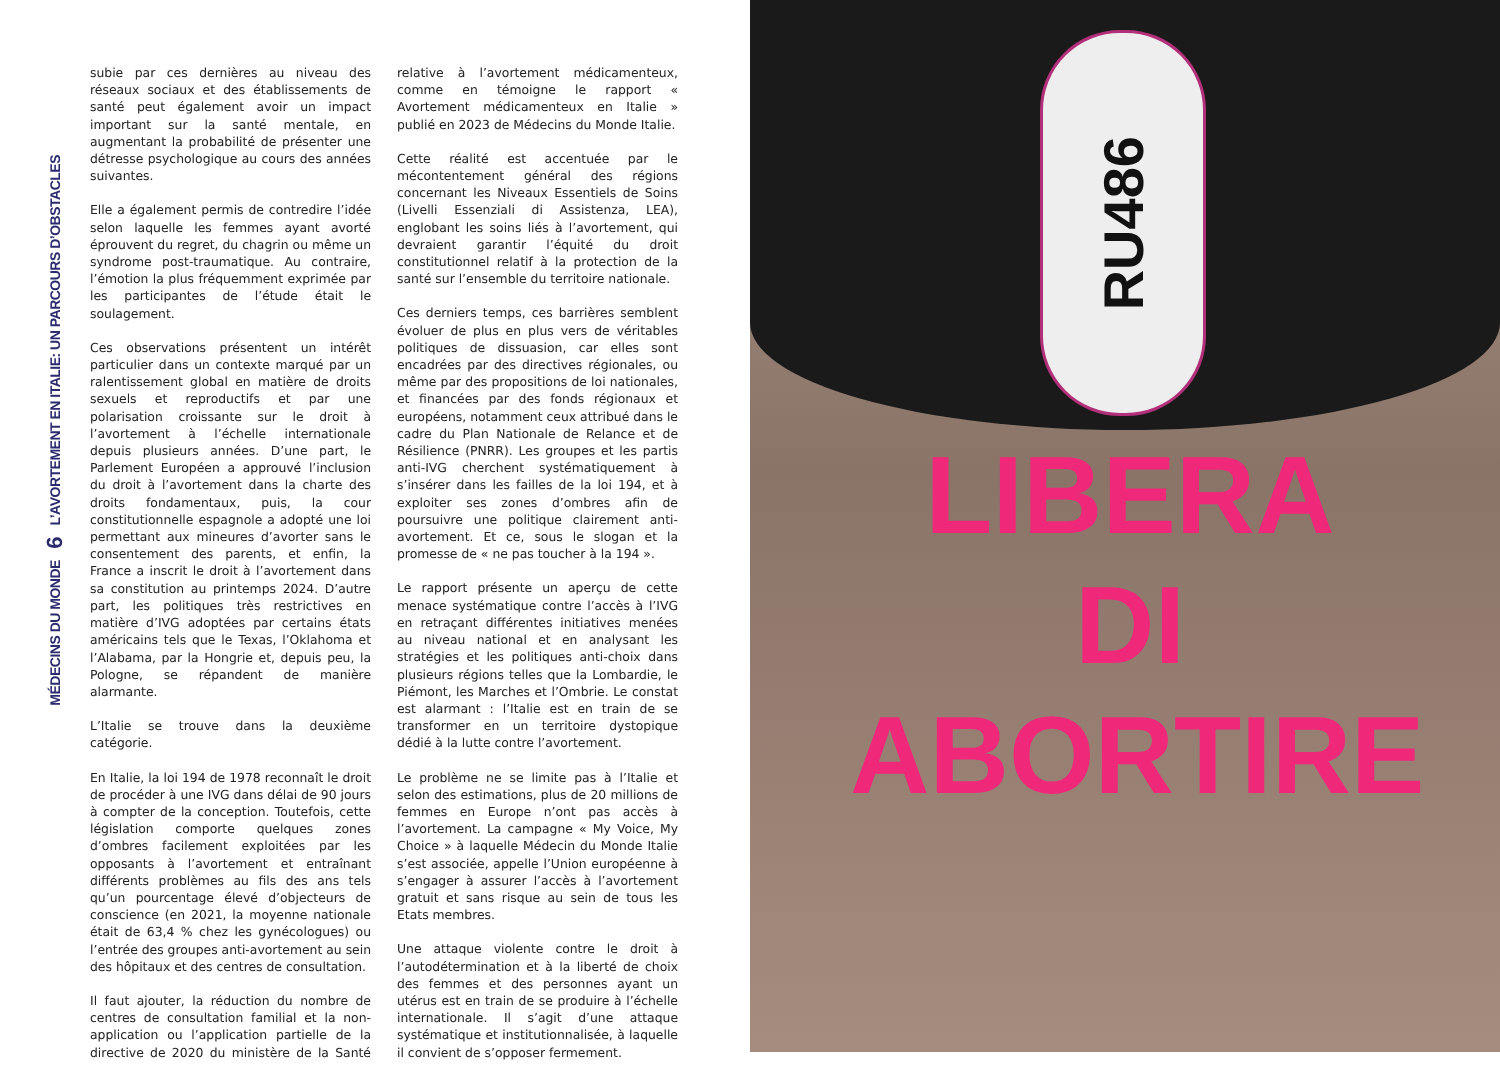MÉDECINS DU MONDE 6 L’AVORTEMENT EN ITALIE: UN PARCOURS D’OBSTACLES
subie par ces dernières au niveau des réseaux sociaux et des établissements de santé peut également avoir un impact important sur la santé mentale, en augmentant la probabilité de présenter une détresse psychologique au cours des années suivantes.
Elle a également permis de contredire l’idée selon laquelle les femmes ayant avorté éprouvent du regret, du chagrin ou même un syndrome post-traumatique. Au contraire, l’émotion la plus fréquemment exprimée par les participantes de l’étude était le soulagement.
Ces observations présentent un intérêt particulier dans un contexte marqué par un ralentissement global en matière de droits sexuels et reproductifs et par une polarisation croissante sur le droit à l’avortement à l’échelle internationale depuis plusieurs années. D’une part, le Parlement Européen a approuvé l’inclusion du droit à l’avortement dans la charte des droits fondamentaux, puis, la cour constitutionnelle espagnole a adopté une loi permettant aux mineures d’avorter sans le consentement des parents, et enfin, la France a inscrit le droit à l’avortement dans sa constitution au printemps 2024. D’autre part, les politiques très restrictives en matière d’IVG adoptées par certains états américains tels que le Texas, l’Oklahoma et l’Alabama, par la Hongrie et, depuis peu, la Pologne, se répandent de manière alarmante.
L’Italie se trouve dans la deuxième catégorie.
En Italie, la loi 194 de 1978 reconnaît le droit de procéder à une IVG dans délai de 90 jours à compter de la conception. Toutefois, cette législation comporte quelques zones d’ombres facilement exploitées par les opposants à l’avortement et entraînant différents problèmes au fils des ans tels qu’un pourcentage élevé d’objecteurs de conscience (en 2021, la moyenne nationale était de 63,4 % chez les gynécologues) ou l’entrée des groupes anti-avortement au sein des hôpitaux et des centres de consultation.
Il faut ajouter, la réduction du nombre de centres de consultation familial et la non-application ou l’application partielle de la directive de 2020 du ministère de la Santé relative à l’avortement médicamenteux, comme en témoigne le rapport « Avortement médicamenteux en Italie » publié en 2023 de Médecins du Monde Italie.
Cette réalité est accentuée par le mécontentement général des régions concernant les Niveaux Essentiels de Soins (Livelli Essenziali di Assistenza, LEA), englobant les soins liés à l’avortement, qui devraient garantir l’équité du droit constitutionnel relatif à la protection de la santé sur l’ensemble du territoire nationale.
Ces derniers temps, ces barrières semblent évoluer de plus en plus vers de véritables politiques de dissuasion, car elles sont encadrées par des directives régionales, ou même par des propositions de loi nationales, et financées par des fonds régionaux et européens, notamment ceux attribué dans le cadre du Plan Nationale de Relance et de Résilience (PNRR). Les groupes et les partis anti-IVG cherchent systématiquement à s’insérer dans les failles de la loi 194, et à exploiter ses zones d’ombres afin de poursuivre une politique clairement anti-avortement. Et ce, sous le slogan et la promesse de « ne pas toucher à la 194 ».
Le rapport présente un aperçu de cette menace systématique contre l’accès à l’IVG en retraçant différentes initiatives menées au niveau national et en analysant les stratégies et les politiques anti-choix dans plusieurs régions telles que la Lombardie, le Piémont, les Marches et l’Ombrie. Le constat est alarmant : l’Italie est en train de se transformer en un territoire dystopique dédié à la lutte contre l’avortement.
Le problème ne se limite pas à l’Italie et selon des estimations, plus de 20 millions de femmes en Europe n’ont pas accès à l’avortement. La campagne « My Voice, My Choice » à laquelle Médecin du Monde Italie s’est associée, appelle l’Union européenne à s’engager à assurer l’accès à l’avortement gratuit et sans risque au sein de tous les Etats membres.
Une attaque violente contre le droit à l’autodétermination et à la liberté de choix des femmes et des personnes ayant un utérus est en train de se produire à l’échelle internationale. Il s’agit d’une attaque systématique et institutionnalisée, à laquelle il convient de s’opposer fermement.
RU486
LIBERA
DI
ABORTIRE